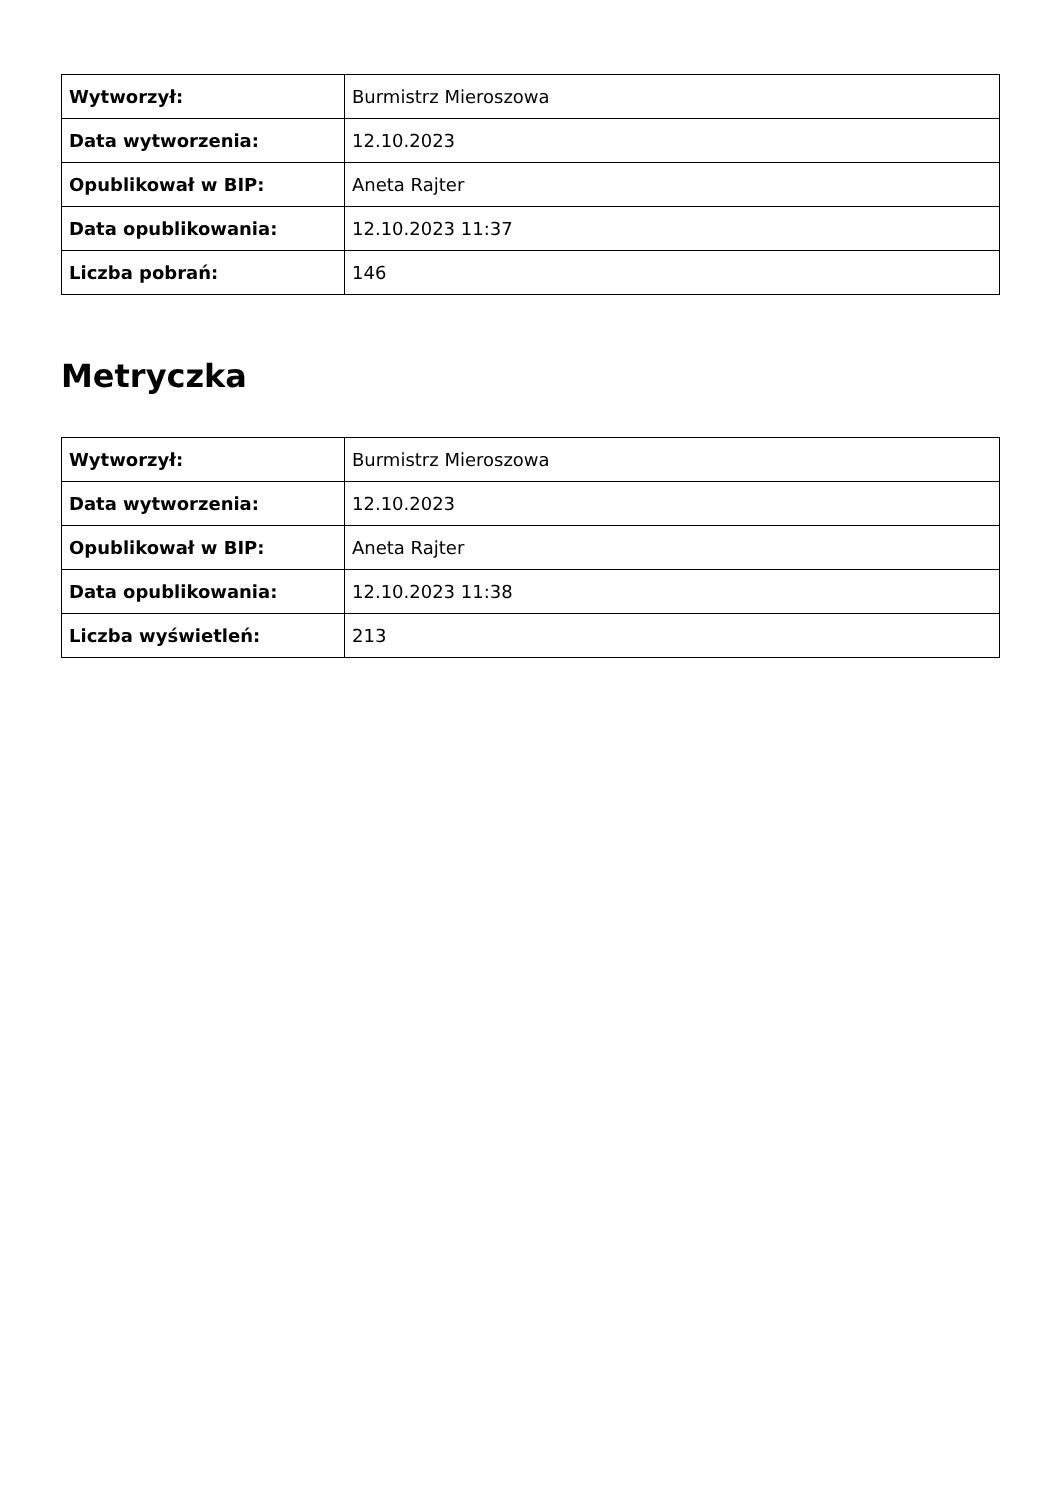| Wytworzył: | Burmistrz Mieroszowa |
| Data wytworzenia: | 12.10.2023 |
| Opublikował w BIP: | Aneta Rajter |
| Data opublikowania: | 12.10.2023 11:37 |
| Liczba pobrań: | 146 |
Metryczka
| Wytworzył: | Burmistrz Mieroszowa |
| Data wytworzenia: | 12.10.2023 |
| Opublikował w BIP: | Aneta Rajter |
| Data opublikowania: | 12.10.2023 11:38 |
| Liczba wyświetleń: | 213 |